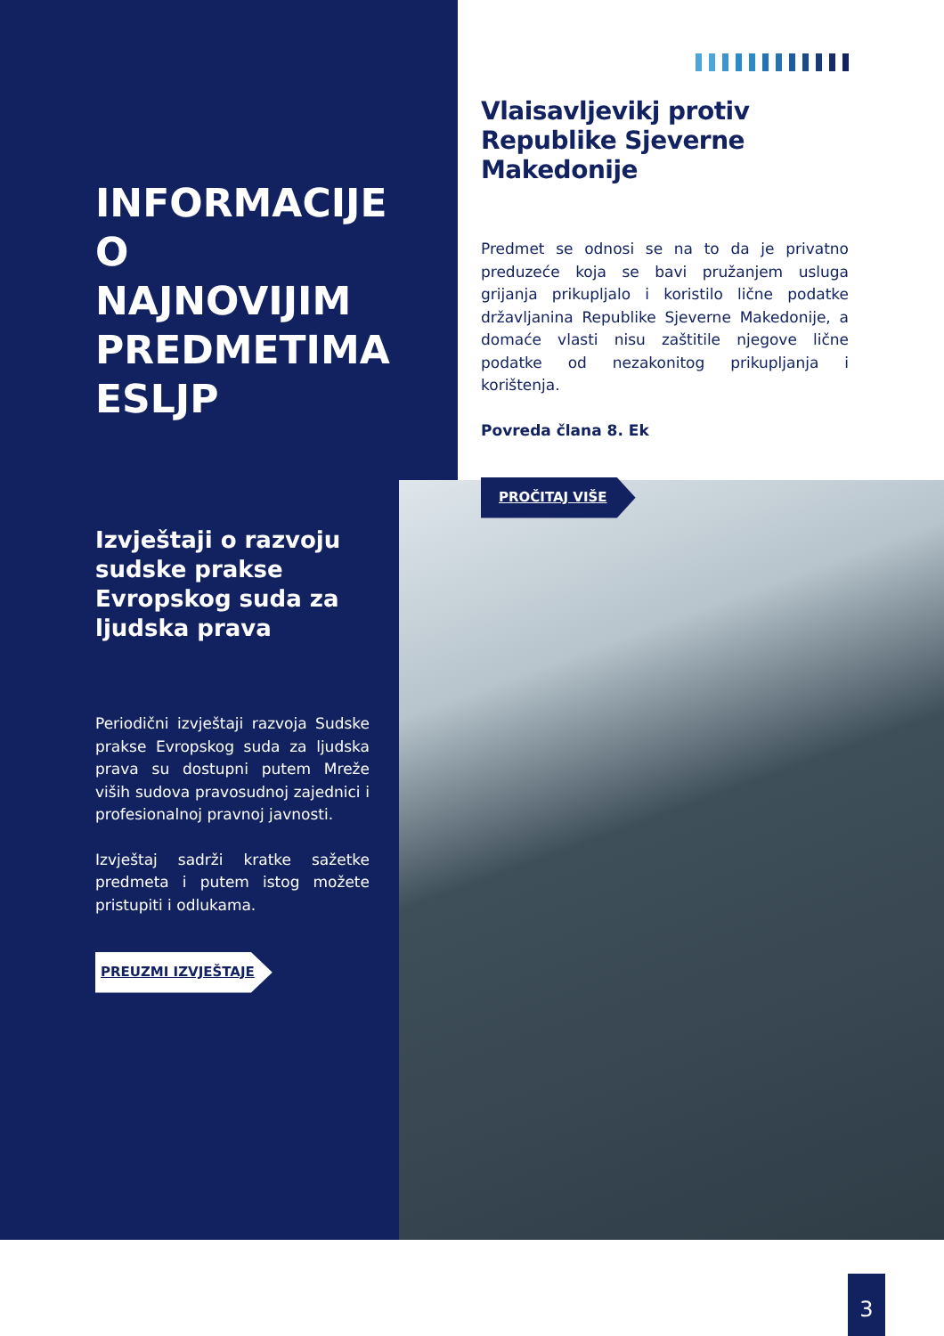INFORMACIJE O NAJNOVIJIM PREDMETIMA ESLJP
Izvještaji o razvoju sudske prakse Evropskog suda za ljudska prava
Periodični izvještaji razvoja Sudske prakse Evropskog suda za ljudska prava su dostupni putem Mreže viših sudova pravosudnoj zajednici i profesionalnoj pravnoj javnosti.
Izvještaj sadrži kratke sažetke predmeta i putem istog možete pristupiti i odlukama.
PREUZMI IZVJEŠTAJE
Vlaisavljevikj protiv Republike Sjeverne Makedonije
Predmet se odnosi se na to da je privatno preduzeće koja se bavi pružanjem usluga grijanja prikupljalo i koristilo lične podatke državljanina Republike Sjeverne Makedonije, a domaće vlasti nisu zaštitile njegove lične podatke od nezakonitog prikupljanja i korištenja.
Povreda člana 8. Ek
PROČITAJ VIŠE
3